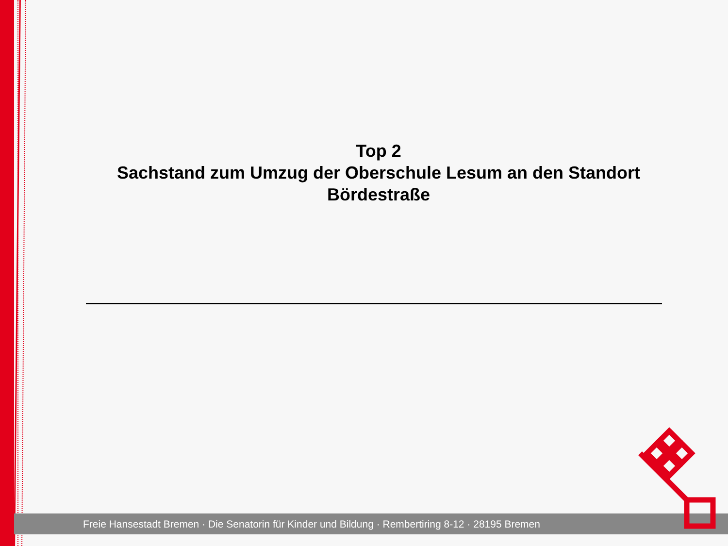Top 2
Sachstand zum Umzug der Oberschule Lesum an den Standort
Bördestraße
Freie Hansestadt Bremen · Die Senatorin für Kinder und Bildung · Rembertiring 8-12 · 28195 Bremen